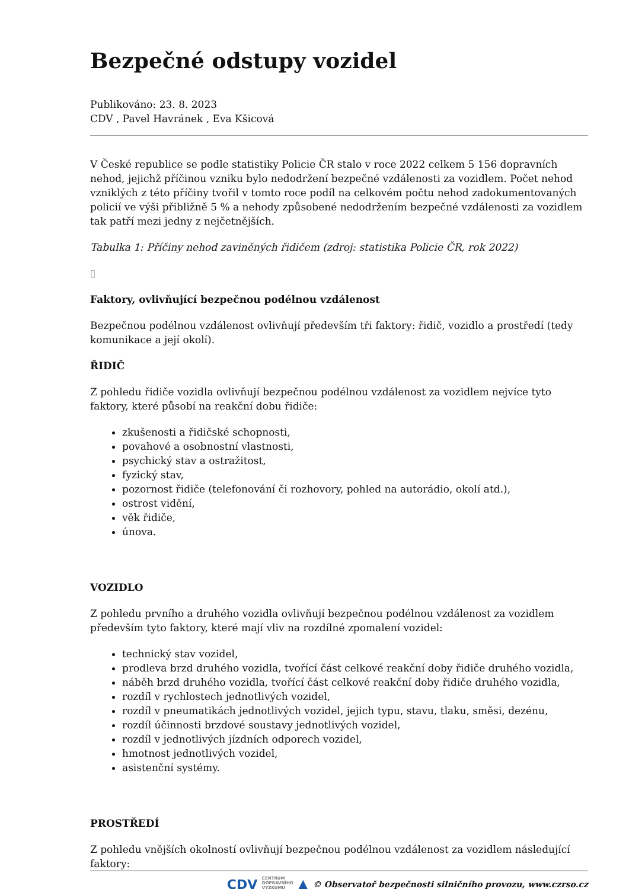Bezpečné odstupy vozidel
Publikováno: 23. 8. 2023
CDV , Pavel Havránek , Eva Kšicová
V České republice se podle statistiky Policie ČR stalo v roce 2022 celkem 5 156 dopravních nehod, jejichž příčinou vzniku bylo nedodržení bezpečné vzdálenosti za vozidlem. Počet nehod vzniklých z této příčiny tvořil v tomto roce podíl na celkovém počtu nehod zadokumentovaných policií ve výši přibližně 5 % a nehody způsobené nedodržením bezpečné vzdálenosti za vozidlem tak patří mezi jedny z nejčetnějších.
Tabulka 1: Příčiny nehod zaviněných řidičem (zdroj: statistika Policie ČR, rok 2022)
▯
Faktory, ovlivňující bezpečnou podélnou vzdálenost
Bezpečnou podélnou vzdálenost ovlivňují především tři faktory: řidič, vozidlo a prostředí (tedy komunikace a její okolí).
ŘIDIČ
Z pohledu řidiče vozidla ovlivňují bezpečnou podélnou vzdálenost za vozidlem nejvíce tyto faktory, které působí na reakční dobu řidiče:
zkušenosti a řidičské schopnosti,
povahové a osobnostní vlastnosti,
psychický stav a ostražitost,
fyzický stav,
pozornost řidiče (telefonování či rozhovory, pohled na autorádio, okolí atd.),
ostrost vidění,
věk řidiče,
únova.
VOZIDLO
Z pohledu prvního a druhého vozidla ovlivňují bezpečnou podélnou vzdálenost za vozidlem především tyto faktory, které mají vliv na rozdílné zpomalení vozidel:
technický stav vozidel,
prodleva brzd druhého vozidla, tvořící část celkové reakční doby řidiče druhého vozidla,
náběh brzd druhého vozidla, tvořící část celkové reakční doby řidiče druhého vozidla,
rozdíl v rychlostech jednotlivých vozidel,
rozdíl v pneumatikách jednotlivých vozidel, jejich typu, stavu, tlaku, směsi, dezénu,
rozdíl účinnosti brzdové soustavy jednotlivých vozidel,
rozdíl v jednotlivých jízdních odporech vozidel,
hmotnost jednotlivých vozidel,
asistenční systémy.
PROSTŘEDÍ
Z pohledu vnějších okolností ovlivňují bezpečnou podélnou vzdálenost za vozidlem následující faktory:
CDV CENTRUM
DOPRAVNÍHO
VÝZKUMU ▲ © Observatoř bezpečnosti silničního provozu, www.czrso.cz